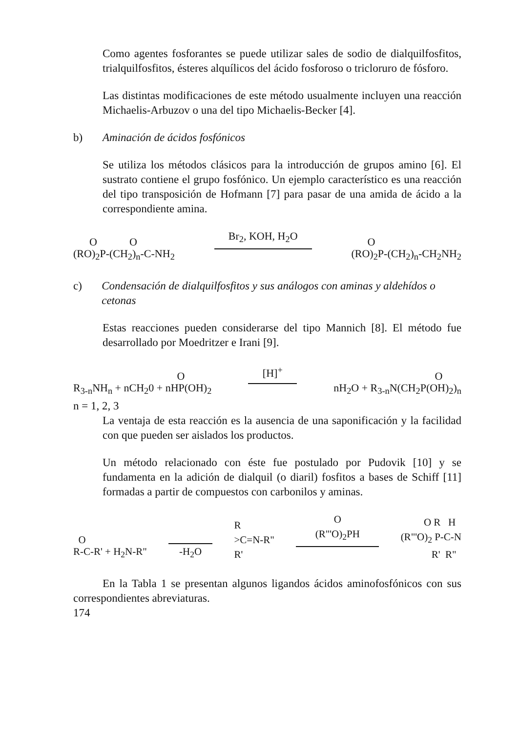Como agentes fosforantes se puede utilizar sales de sodio de dialquilfosfitos, trialquilfosfitos, ésteres alquílicos del ácido fosforoso o tricloruro de fósforo.
Las distintas modificaciones de este método usualmente incluyen una reacción Michaelis-Arbuzov o una del tipo Michaelis-Becker [4].
b) Aminación de ácidos fosfónicos
Se utiliza los métodos clásicos para la introducción de grupos amino [6]. El sustrato contiene el grupo fosfónico. Un ejemplo característico es una reacción del tipo transposición de Hofmann [7] para pasar de una amida de ácido a la correspondiente amina.
O O
(RO)<sub>2</sub>P-(CH<sub>2</sub>)<sub>n</sub>-C-NH<sub>2</sub> Br<sub>2</sub>, KOH, H<sub>2</sub>O
O
(RO)<sub>2</sub>P-(CH<sub>2</sub>)<sub>n</sub>-CH<sub>2</sub>NH<sub>2</sub>
c) Condensación de dialquilfosfitos y sus análogos con aminas y aldehídos o cetonas
Estas reacciones pueden considerarse del tipo Mannich [8]. El método fue desarrollado por Moedritzer e Irani [9].
O
R<sub>3-n</sub>NH<sub>n</sub> + nCH<sub>2</sub>0 + nHP(OH)<sub>2</sub> [H]<sup>+</sup>
O
nH<sub>2</sub>O + R<sub>3-n</sub>N(CH<sub>2</sub>P(OH)<sub>2</sub>)<sub>n</sub>
n = 1, 2, 3
La ventaja de esta reacción es la ausencia de una saponificación y la facilidad con que pueden ser aislados los productos.
Un método relacionado con éste fue postulado por Pudovik [10] y se fundamenta en la adición de dialquil (o diaril) fosfitos a bases de Schiff [11] formadas a partir de compuestos con carbonilos y aminas.
O
R-C-R' + H<sub>2</sub>N-R"
-H<sub>2</sub>O R
>C=N-R"
R' O
(R"'O)<sub>2</sub>PH
O R H
(R"'O)<sub>2</sub> P-C-N
R' R"
En la Tabla 1 se presentan algunos ligandos ácidos aminofosfónicos con sus correspondientes abreviaturas.
174